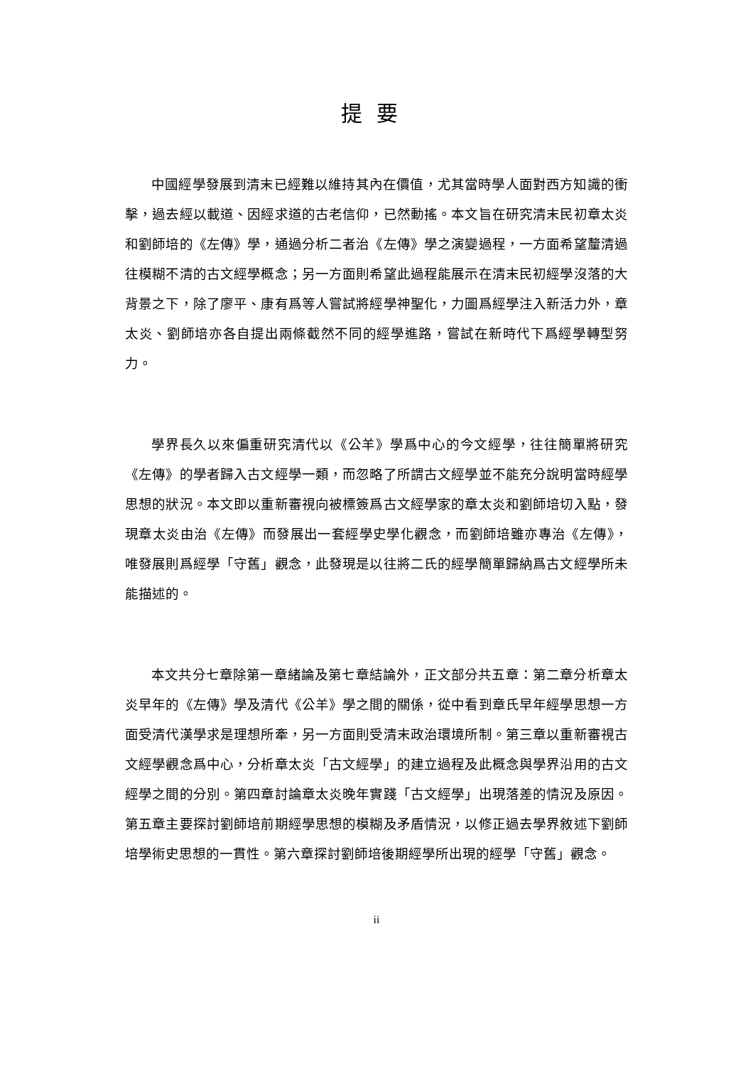提要
中國經學發展到清末已經難以維持其內在價值，尤其當時學人面對西方知識的衝擊，過去經以載道、因經求道的古老信仰，已然動搖。本文旨在研究清末民初章太炎和劉師培的《左傳》學，通過分析二者治《左傳》學之演變過程，一方面希望釐清過往模糊不清的古文經學概念；另一方面則希望此過程能展示在清末民初經學沒落的大背景之下，除了廖平、康有爲等人嘗試將經學神聖化，力圖爲經學注入新活力外，章太炎、劉師培亦各自提出兩條截然不同的經學進路，嘗試在新時代下爲經學轉型努力。
學界長久以來偏重研究清代以《公羊》學爲中心的今文經學，往往簡單將研究《左傳》的學者歸入古文經學一類，而忽略了所謂古文經學並不能充分說明當時經學思想的狀況。本文即以重新審視向被標簽爲古文經學家的章太炎和劉師培切入點，發現章太炎由治《左傳》而發展出一套經學史學化觀念，而劉師培雖亦專治《左傳》，唯發展則爲經學「守舊」觀念，此發現是以往將二氏的經學簡單歸納爲古文經學所未能描述的。
本文共分七章除第一章緒論及第七章結論外，正文部分共五章：第二章分析章太炎早年的《左傳》學及清代《公羊》學之間的關係，從中看到章氏早年經學思想一方面受清代漢學求是理想所牽，另一方面則受清末政治環境所制。第三章以重新審視古文經學觀念爲中心，分析章太炎「古文經學」的建立過程及此概念與學界沿用的古文經學之間的分別。第四章討論章太炎晚年實踐「古文經學」出現落差的情況及原因。第五章主要探討劉師培前期經學思想的模糊及矛盾情況，以修正過去學界敘述下劉師培學術史思想的一貫性。第六章探討劉師培後期經學所出現的經學「守舊」觀念。
ii